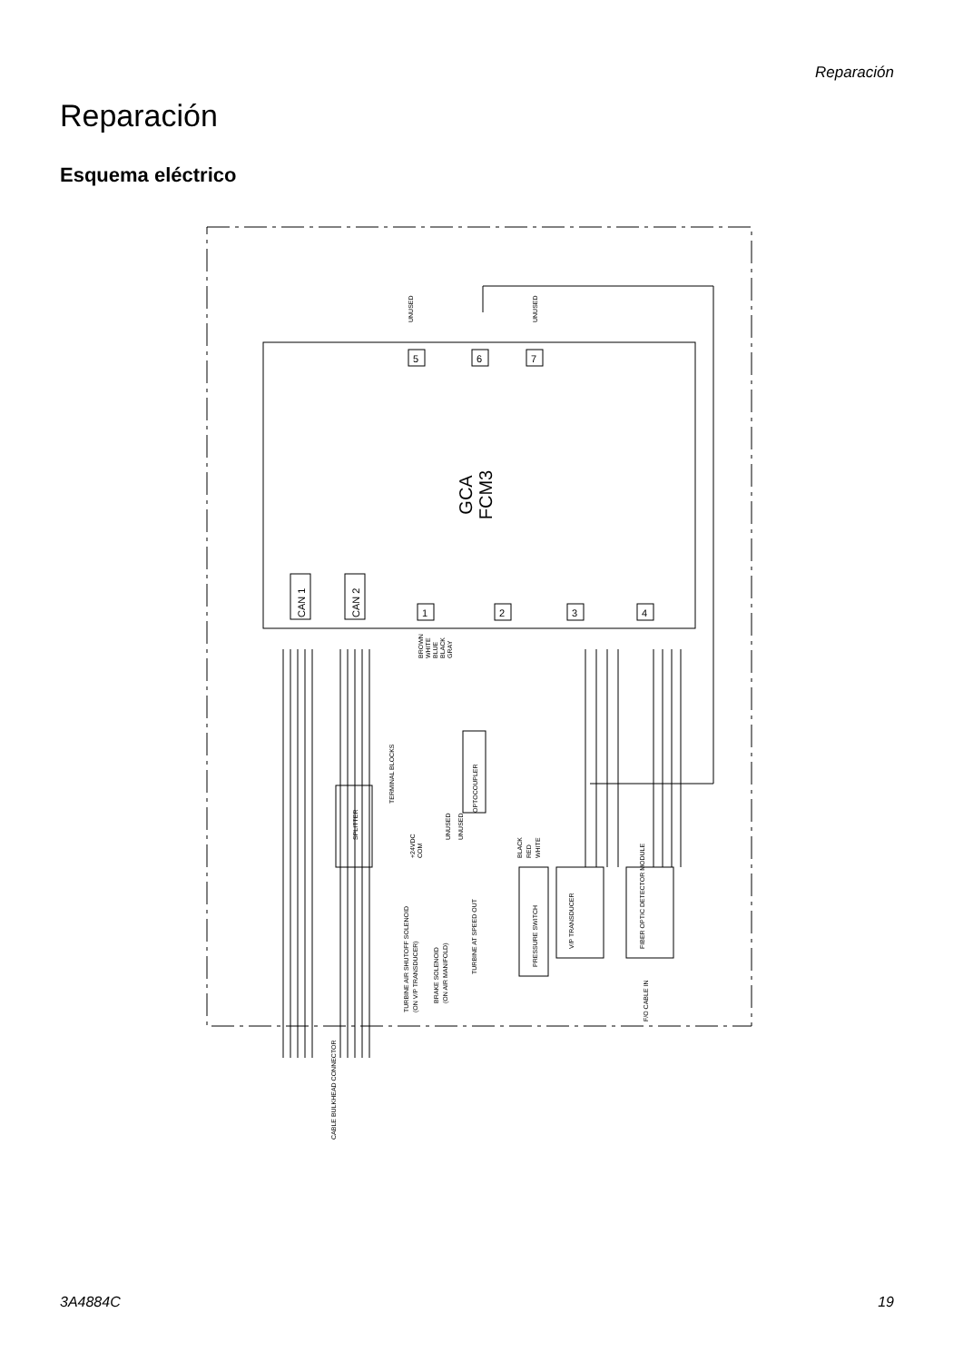Reparación
Reparación
Esquema eléctrico
GCA
FCM3
CAN 1
CAN 2
1
2
3
4
5
6
7
UNUSED
UNUSED
SPLITTER
TERMINAL BLOCKS
OPTOCOUPLER
UNUSED
UNUSED
TURBINE AIR SHUTOFF SOLENOID
(ON V/P TRANSDUCER)
BRAKE SOLENOID
(ON AIR MANIFOLD)
TURBINE AT SPEED OUT
PRESSURE SWITCH
V/P TRANSDUCER
FIBER OPTIC DETECTOR MODULE
F/O CABLE IN
CABLE BULKHEAD CONNECTOR
BROWN
WHITE
BLUE
BLACK
GRAY
BLACK
RED
WHITE
+24VDC
COM
3A4884C 19